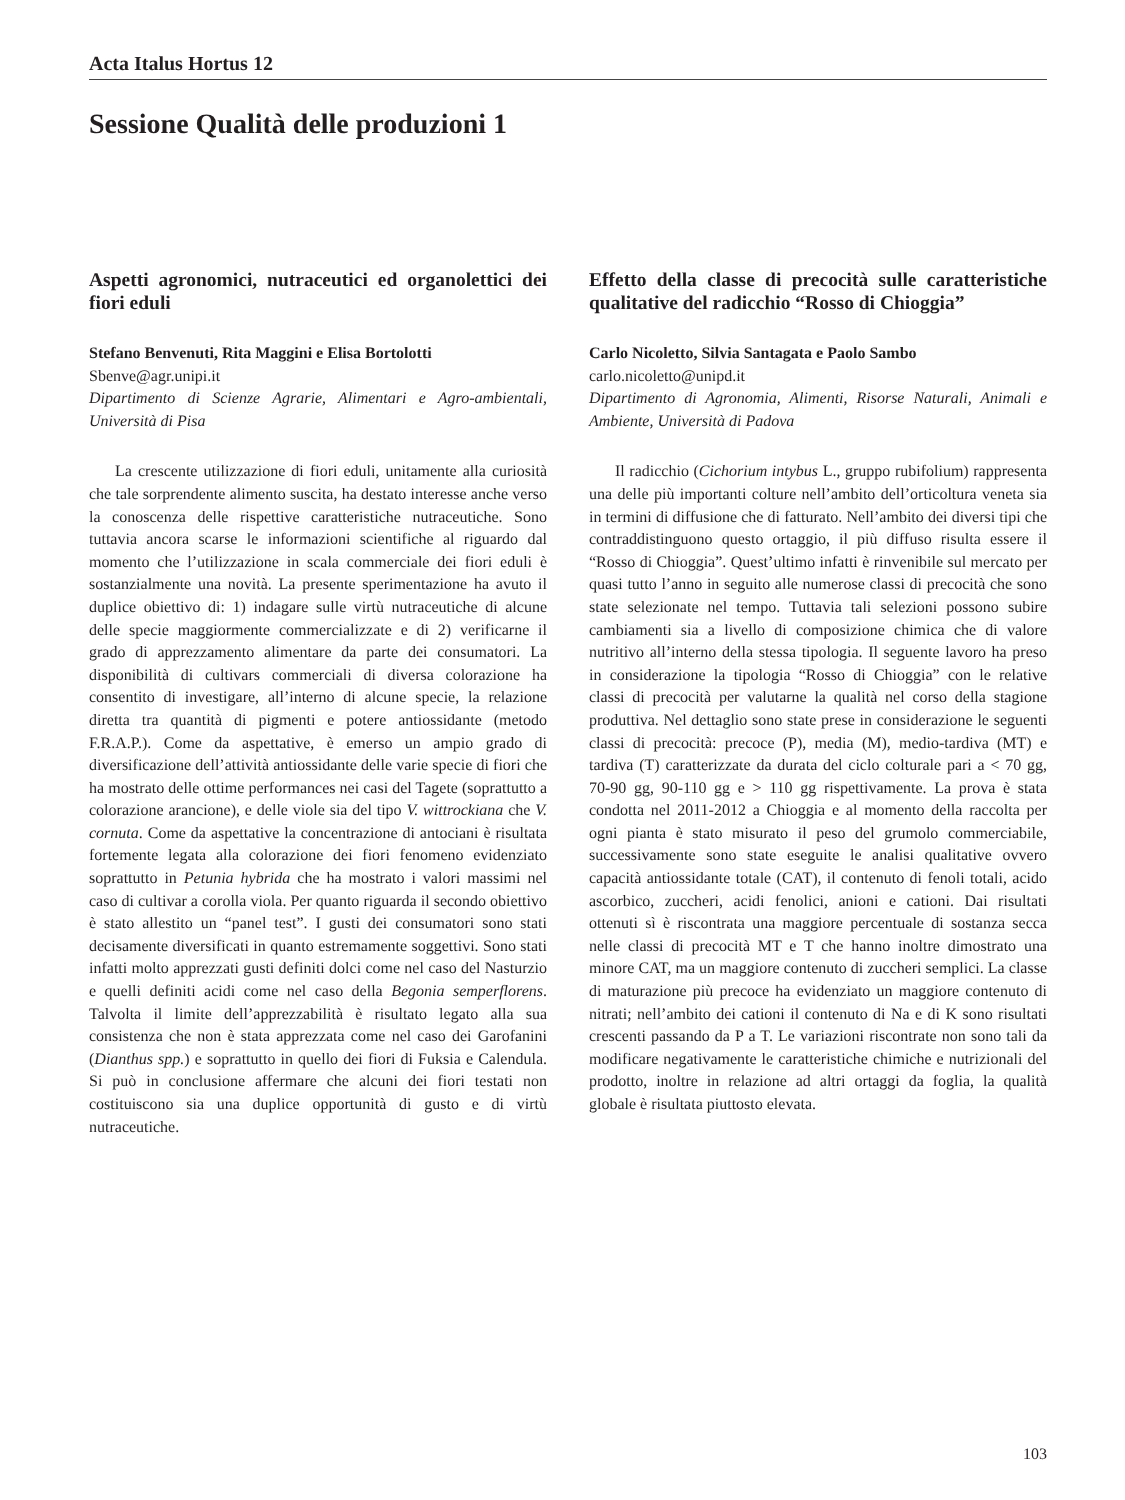Acta Italus Hortus 12
Sessione Qualità delle produzioni 1
Aspetti agronomici, nutraceutici ed organolettici dei fiori eduli
Stefano Benvenuti, Rita Maggini e Elisa Bortolotti
Sbenve@agr.unipi.it
Dipartimento di Scienze Agrarie, Alimentari e Agro-ambientali, Università di Pisa
La crescente utilizzazione di fiori eduli, unitamente alla curiosità che tale sorprendente alimento suscita, ha destato interesse anche verso la conoscenza delle rispettive caratteristiche nutraceutiche. Sono tuttavia ancora scarse le informazioni scientifiche al riguardo dal momento che l’utilizzazione in scala commerciale dei fiori eduli è sostanzialmente una novità. La presente sperimentazione ha avuto il duplice obiettivo di: 1) indagare sulle virtù nutraceutiche di alcune delle specie maggiormente commercializzate e di 2) verificarne il grado di apprezzamento alimentare da parte dei consumatori. La disponibilità di cultivars commerciali di diversa colorazione ha consentito di investigare, all’interno di alcune specie, la relazione diretta tra quantità di pigmenti e potere antiossidante (metodo F.R.A.P.). Come da aspettative, è emerso un ampio grado di diversificazione dell’attività antiossidante delle varie specie di fiori che ha mostrato delle ottime performances nei casi del Tagete (soprattutto a colorazione arancione), e delle viole sia del tipo V. wittrockiana che V. cornuta. Come da aspettative la concentrazione di antociani è risultata fortemente legata alla colorazione dei fiori fenomeno evidenziato soprattutto in Petunia hybrida che ha mostrato i valori massimi nel caso di cultivar a corolla viola. Per quanto riguarda il secondo obiettivo è stato allestito un “panel test”. I gusti dei consumatori sono stati decisamente diversificati in quanto estremamente soggettivi. Sono stati infatti molto apprezzati gusti definiti dolci come nel caso del Nasturzio e quelli definiti acidi come nel caso della Begonia semperflorens. Talvolta il limite dell’apprezzabilità è risultato legato alla sua consistenza che non è stata apprezzata come nel caso dei Garofanini (Dianthus spp.) e soprattutto in quello dei fiori di Fuksia e Calendula. Si può in conclusione affermare che alcuni dei fiori testati non costituiscono sia una duplice opportunità di gusto e di virtù nutraceutiche.
Effetto della classe di precocità sulle caratteristiche qualitative del radicchio “Rosso di Chioggia”
Carlo Nicoletto, Silvia Santagata e Paolo Sambo
carlo.nicoletto@unipd.it
Dipartimento di Agronomia, Alimenti, Risorse Naturali, Animali e Ambiente, Università di Padova
Il radicchio (Cichorium intybus L., gruppo rubifolium) rappresenta una delle più importanti colture nell’ambito dell’orticoltura veneta sia in termini di diffusione che di fatturato. Nell’ambito dei diversi tipi che contraddistinguono questo ortaggio, il più diffuso risulta essere il “Rosso di Chioggia”. Quest’ultimo infatti è rinvenibile sul mercato per quasi tutto l’anno in seguito alle numerose classi di precocità che sono state selezionate nel tempo. Tuttavia tali selezioni possono subire cambiamenti sia a livello di composizione chimica che di valore nutritivo all’interno della stessa tipologia. Il seguente lavoro ha preso in considerazione la tipologia “Rosso di Chioggia” con le relative classi di precocità per valutarne la qualità nel corso della stagione produttiva. Nel dettaglio sono state prese in considerazione le seguenti classi di precocità: precoce (P), media (M), medio-tardiva (MT) e tardiva (T) caratterizzate da durata del ciclo colturale pari a < 70 gg, 70-90 gg, 90-110 gg e > 110 gg rispettivamente. La prova è stata condotta nel 2011-2012 a Chioggia e al momento della raccolta per ogni pianta è stato misurato il peso del grumolo commerciabile, successivamente sono state eseguite le analisi qualitative ovvero capacità antiossidante totale (CAT), il contenuto di fenoli totali, acido ascorbico, zuccheri, acidi fenolici, anioni e cationi. Dai risultati ottenuti sì è riscontrata una maggiore percentuale di sostanza secca nelle classi di precocità MT e T che hanno inoltre dimostrato una minore CAT, ma un maggiore contenuto di zuccheri semplici. La classe di maturazione più precoce ha evidenziato un maggiore contenuto di nitrati; nell’ambito dei cationi il contenuto di Na e di K sono risultati crescenti passando da P a T. Le variazioni riscontrate non sono tali da modificare negativamente le caratteristiche chimiche e nutrizionali del prodotto, inoltre in relazione ad altri ortaggi da foglia, la qualità globale è risultata piuttosto elevata.
103